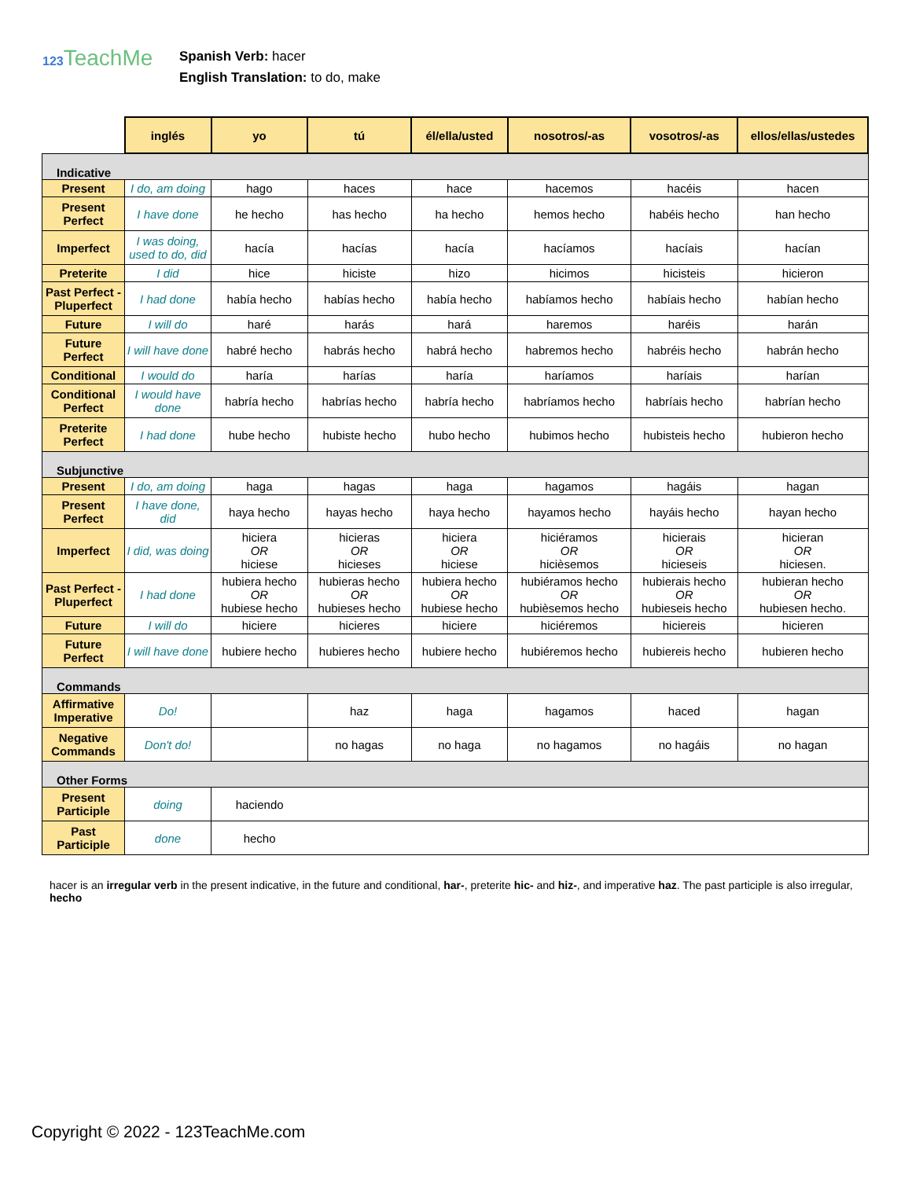123 TeachMe
Spanish Verb: hacer
English Translation: to do, make
| | inglés | yo | tú | él/ella/usted | nosotros/-as | vosotros/-as | ellos/ellas/ustedes |
| --- | --- | --- | --- | --- | --- | --- | --- |
| Indicative | | | | | | | |
| Present | I do, am doing | hago | haces | hace | hacemos | hacéis | hacen |
| Present Perfect | I have done | he hecho | has hecho | ha hecho | hemos hecho | habéis hecho | han hecho |
| Imperfect | I was doing, used to do, did | hacía | hacías | hacía | hacíamos | hacíais | hacían |
| Preterite | I did | hice | hiciste | hizo | hicimos | hicisteis | hicieron |
| Past Perfect - Pluperfect | I had done | había hecho | habías hecho | había hecho | habíamos hecho | habíais hecho | habían hecho |
| Future | I will do | haré | harás | hará | haremos | haréis | harán |
| Future Perfect | I will have done | habré hecho | habrás hecho | habrá hecho | habremos hecho | habréis hecho | habrán hecho |
| Conditional | I would do | haría | harías | haría | haríamos | haríais | harían |
| Conditional Perfect | I would have done | habría hecho | habrías hecho | habría hecho | habríamos hecho | habríais hecho | habrían hecho |
| Preterite Perfect | I had done | hube hecho | hubiste hecho | hubo hecho | hubimos hecho | hubisteis hecho | hubieron hecho |
| Subjunctive | | | | | | | |
| Present | I do, am doing | haga | hagas | haga | hagamos | hagáis | hagan |
| Present Perfect | I have done, did | haya hecho | hayas hecho | haya hecho | hayamos hecho | hayáis hecho | hayan hecho |
| Imperfect | I did, was doing | hiciera OR hiciese | hicieras OR hicieses | hiciera OR hiciese | hiciéramos OR hicièsemos | hicierais OR hicieseis | hicieran OR hiciesen. |
| Past Perfect - Pluperfect | I had done | hubiera hecho OR hubiese hecho | hubieras hecho OR hubieses hecho | hubiera hecho OR hubiese hecho | hubiéramos hecho OR hubièsemos hecho | hubierais hecho OR hubieseis hecho | hubieran hecho OR hubiesen hecho. |
| Future | I will do | hiciere | hicieres | hiciere | hiciéremos | hiciereis | hicieren |
| Future Perfect | I will have done | hubiere hecho | hubieres hecho | hubiere hecho | hubiéremos hecho | hubiereis hecho | hubieren hecho |
| Commands | | | | | | | |
| Affirmative Imperative | Do! | | haz | haga | hagamos | haced | hagan |
| Negative Commands | Don't do! | | no hagas | no haga | no hagamos | no hagáis | no hagan |
| Other Forms | | | | | | | |
| Present Participle | doing | haciendo | | | | | |
| Past Participle | done | hecho | | | | | |
hacer is an irregular verb in the present indicative, in the future and conditional, har-, preterite hic- and hiz-, and imperative haz. The past participle is also irregular, hecho
Copyright © 2022 - 123TeachMe.com